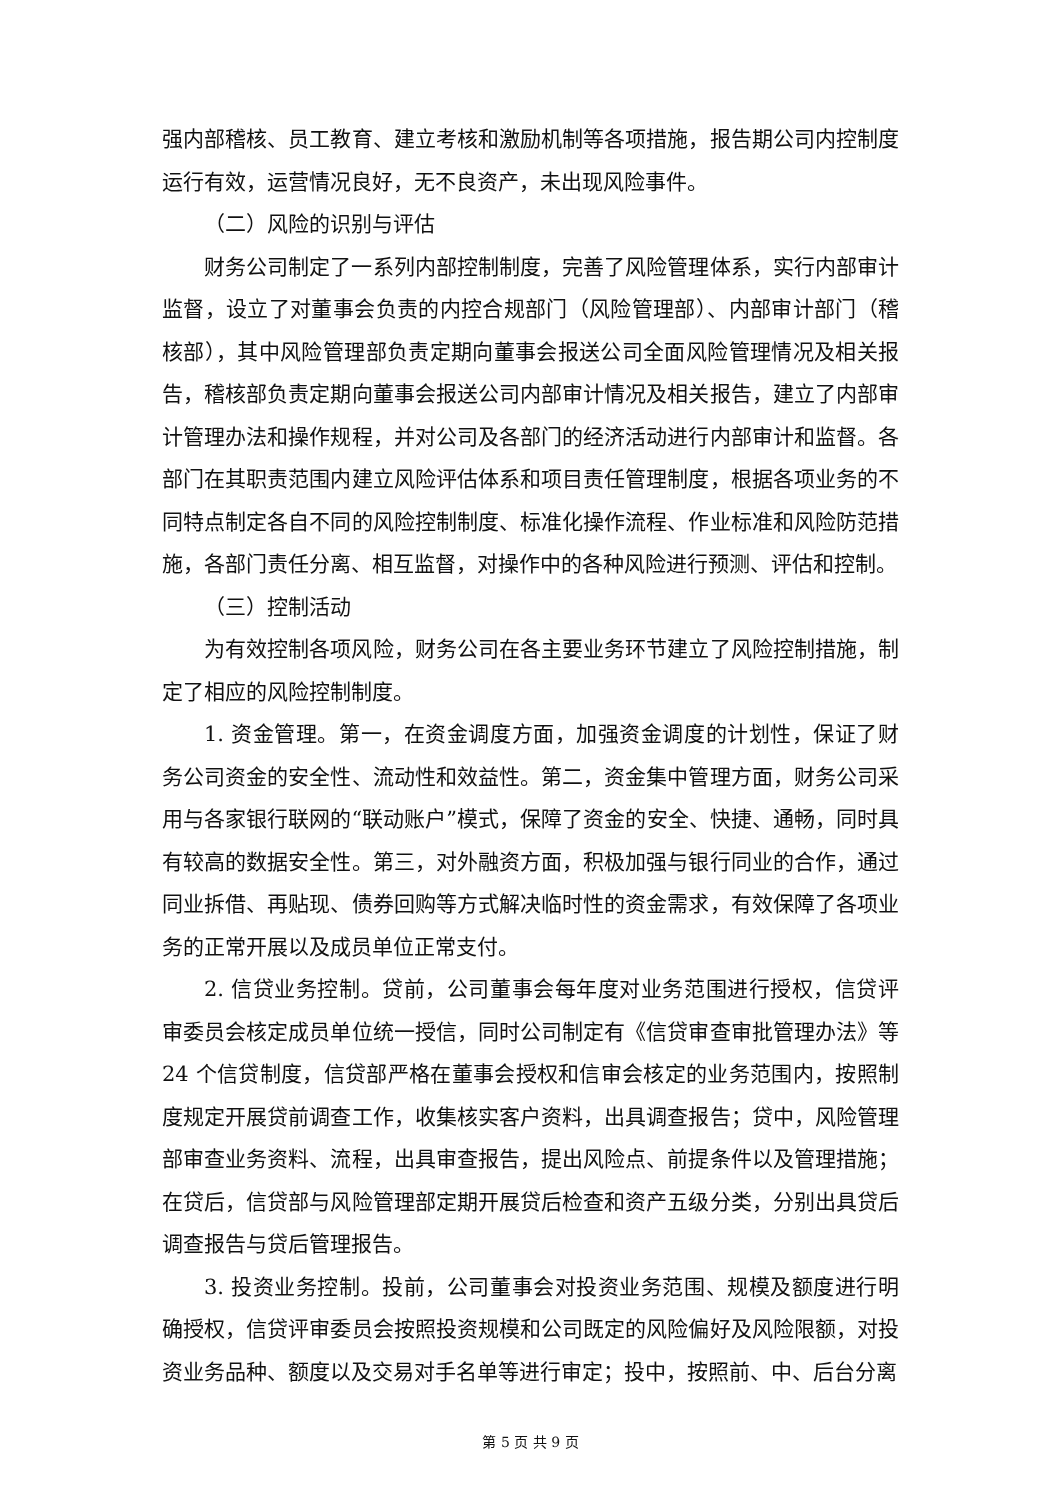强内部稽核、员工教育、建立考核和激励机制等各项措施，报告期公司内控制度运行有效，运营情况良好，无不良资产，未出现风险事件。
（二）风险的识别与评估
财务公司制定了一系列内部控制制度，完善了风险管理体系，实行内部审计监督，设立了对董事会负责的内控合规部门（风险管理部）、内部审计部门（稽核部），其中风险管理部负责定期向董事会报送公司全面风险管理情况及相关报告，稽核部负责定期向董事会报送公司内部审计情况及相关报告，建立了内部审计管理办法和操作规程，并对公司及各部门的经济活动进行内部审计和监督。各部门在其职责范围内建立风险评估体系和项目责任管理制度，根据各项业务的不同特点制定各自不同的风险控制制度、标准化操作流程、作业标准和风险防范措施，各部门责任分离、相互监督，对操作中的各种风险进行预测、评估和控制。
（三）控制活动
为有效控制各项风险，财务公司在各主要业务环节建立了风险控制措施，制定了相应的风险控制制度。
1. 资金管理。第一，在资金调度方面，加强资金调度的计划性，保证了财务公司资金的安全性、流动性和效益性。第二，资金集中管理方面，财务公司采用与各家银行联网的“联动账户”模式，保障了资金的安全、快捷、通畅，同时具有较高的数据安全性。第三，对外融资方面，积极加强与银行同业的合作，通过同业拆借、再贴现、债券回购等方式解决临时性的资金需求，有效保障了各项业务的正常开展以及成员单位正常支付。
2. 信贷业务控制。贷前，公司董事会每年度对业务范围进行授权，信贷评审委员会核定成员单位统一授信，同时公司制定有《信贷审查审批管理办法》等 24 个信贷制度，信贷部严格在董事会授权和信审会核定的业务范围内，按照制度规定开展贷前调查工作，收集核实客户资料，出具调查报告；贷中，风险管理部审查业务资料、流程，出具审查报告，提出风险点、前提条件以及管理措施；在贷后，信贷部与风险管理部定期开展贷后检查和资产五级分类，分别出具贷后调查报告与贷后管理报告。
3. 投资业务控制。投前，公司董事会对投资业务范围、规模及额度进行明确授权，信贷评审委员会按照投资规模和公司既定的风险偏好及风险限额，对投资业务品种、额度以及交易对手名单等进行审定；投中，按照前、中、后台分离
第 5 页 共 9 页